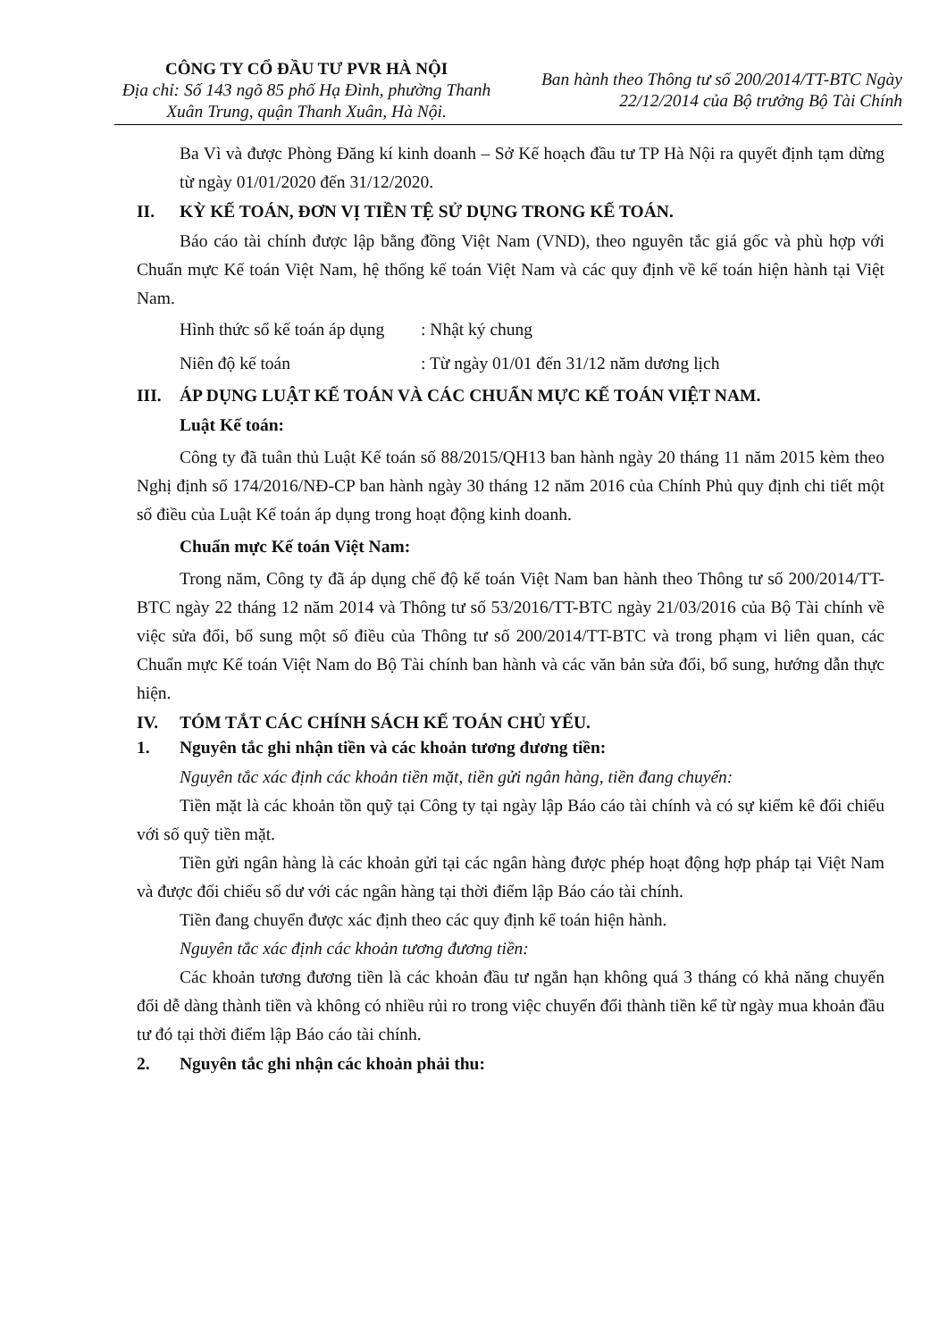CÔNG TY CỔ ĐẦU TƯ PVR HÀ NỘI
Địa chỉ: Số 143 ngõ 85 phố Hạ Đình, phường Thanh Xuân Trung, quận Thanh Xuân, Hà Nội.
Ban hành theo Thông tư số 200/2014/TT-BTC Ngày
22/12/2014 của Bộ trưởng Bộ Tài Chính
Ba Vì và được Phòng Đăng kí kinh doanh – Sở Kế hoạch đầu tư TP Hà Nội ra quyết định tạm dừng từ ngày 01/01/2020 đến 31/12/2020.
II. KỲ KẾ TOÁN, ĐƠN VỊ TIỀN TỆ SỬ DỤNG TRONG KẾ TOÁN.
Báo cáo tài chính được lập bằng đồng Việt Nam (VND), theo nguyên tắc giá gốc và phù hợp với Chuẩn mực Kế toán Việt Nam, hệ thống kế toán Việt Nam và các quy định về kế toán hiện hành tại Việt Nam.
Hình thức sổ kế toán áp dụng: Nhật ký chung
Niên độ kế toán: Từ ngày 01/01 đến 31/12 năm dương lịch
III. ÁP DỤNG LUẬT KẾ TOÁN VÀ CÁC CHUẨN MỰC KẾ TOÁN VIỆT NAM.
Luật Kế toán:
Công ty đã tuân thủ Luật Kế toán số 88/2015/QH13 ban hành ngày 20 tháng 11 năm 2015 kèm theo Nghị định số 174/2016/NĐ-CP ban hành ngày 30 tháng 12 năm 2016 của Chính Phủ quy định chi tiết một số điều của Luật Kế toán áp dụng trong hoạt động kinh doanh.
Chuẩn mực Kế toán Việt Nam:
Trong năm, Công ty đã áp dụng chế độ kế toán Việt Nam ban hành theo Thông tư số 200/2014/TT-BTC ngày 22 tháng 12 năm 2014 và Thông tư số 53/2016/TT-BTC ngày 21/03/2016 của Bộ Tài chính về việc sửa đổi, bổ sung một số điều của Thông tư số 200/2014/TT-BTC và trong phạm vi liên quan, các Chuẩn mực Kế toán Việt Nam do Bộ Tài chính ban hành và các văn bản sửa đổi, bổ sung, hướng dẫn thực hiện.
IV. TÓM TẮT CÁC CHÍNH SÁCH KẾ TOÁN CHỦ YẾU.
1. Nguyên tắc ghi nhận tiền và các khoản tương đương tiền:
Nguyên tắc xác định các khoản tiền mặt, tiền gửi ngân hàng, tiền đang chuyển:
Tiền mặt là các khoản tồn quỹ tại Công ty tại ngày lập Báo cáo tài chính và có sự kiểm kê đối chiếu với số quỹ tiền mặt.
Tiền gửi ngân hàng là các khoản gửi tại các ngân hàng được phép hoạt động hợp pháp tại Việt Nam và được đối chiếu số dư với các ngân hàng tại thời điểm lập Báo cáo tài chính.
Tiền đang chuyển được xác định theo các quy định kế toán hiện hành.
Nguyên tắc xác định các khoản tương đương tiền:
Các khoản tương đương tiền là các khoản đầu tư ngắn hạn không quá 3 tháng có khả năng chuyển đổi dễ dàng thành tiền và không có nhiều rủi ro trong việc chuyển đổi thành tiền kể từ ngày mua khoản đầu tư đó tại thời điểm lập Báo cáo tài chính.
2. Nguyên tắc ghi nhận các khoản phải thu: